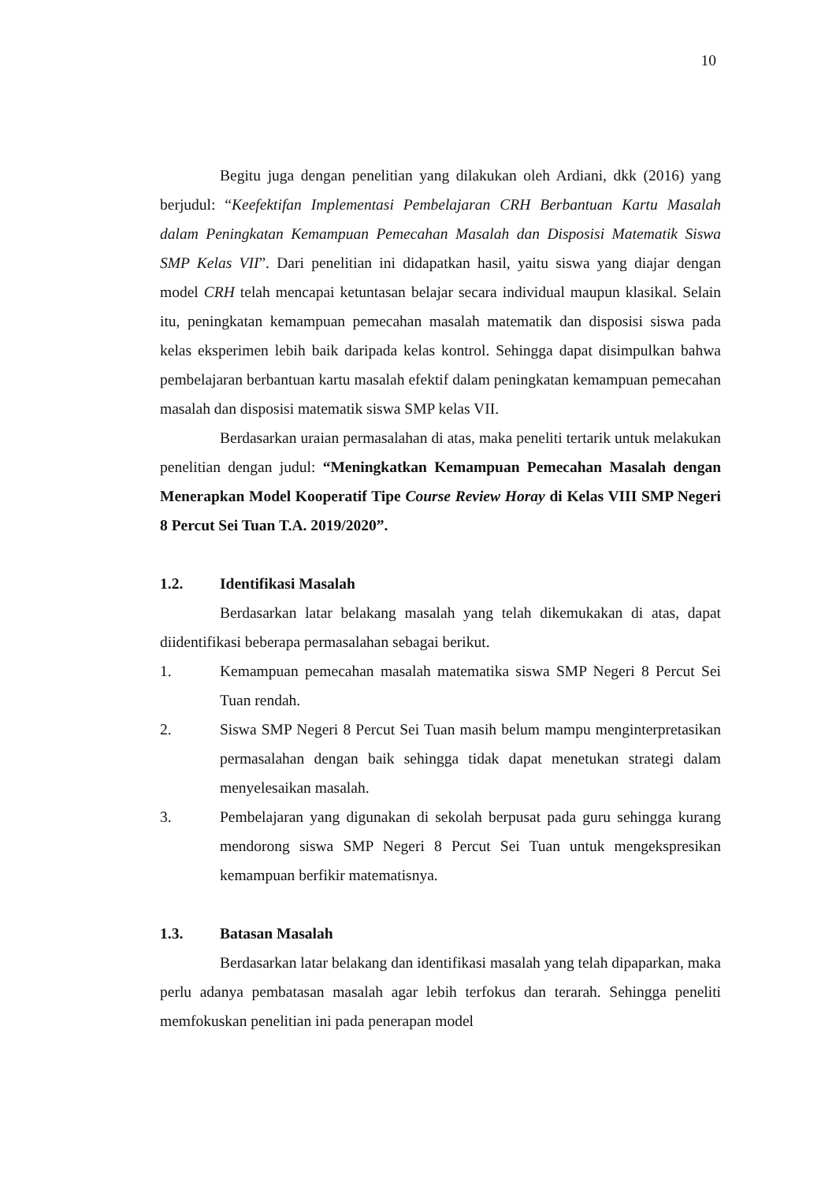10
Begitu juga dengan penelitian yang dilakukan oleh Ardiani, dkk (2016) yang berjudul: “Keefektifan Implementasi Pembelajaran CRH Berbantuan Kartu Masalah dalam Peningkatan Kemampuan Pemecahan Masalah dan Disposisi Matematik Siswa SMP Kelas VII”. Dari penelitian ini didapatkan hasil, yaitu siswa yang diajar dengan model CRH telah mencapai ketuntasan belajar secara individual maupun klasikal. Selain itu, peningkatan kemampuan pemecahan masalah matematik dan disposisi siswa pada kelas eksperimen lebih baik daripada kelas kontrol. Sehingga dapat disimpulkan bahwa pembelajaran berbantuan kartu masalah efektif dalam peningkatan kemampuan pemecahan masalah dan disposisi matematik siswa SMP kelas VII.
Berdasarkan uraian permasalahan di atas, maka peneliti tertarik untuk melakukan penelitian dengan judul: “Meningkatkan Kemampuan Pemecahan Masalah dengan Menerapkan Model Kooperatif Tipe Course Review Horay di Kelas VIII SMP Negeri 8 Percut Sei Tuan T.A. 2019/2020”.
1.2. Identifikasi Masalah
Berdasarkan latar belakang masalah yang telah dikemukakan di atas, dapat diidentifikasi beberapa permasalahan sebagai berikut.
1. Kemampuan pemecahan masalah matematika siswa SMP Negeri 8 Percut Sei Tuan rendah.
2. Siswa SMP Negeri 8 Percut Sei Tuan masih belum mampu menginterpretasikan permasalahan dengan baik sehingga tidak dapat menetukan strategi dalam menyelesaikan masalah.
3. Pembelajaran yang digunakan di sekolah berpusat pada guru sehingga kurang mendorong siswa SMP Negeri 8 Percut Sei Tuan untuk mengekspresikan kemampuan berfikir matematisnya.
1.3. Batasan Masalah
Berdasarkan latar belakang dan identifikasi masalah yang telah dipaparkan, maka perlu adanya pembatasan masalah agar lebih terfokus dan terarah. Sehingga peneliti memfokuskan penelitian ini pada penerapan model